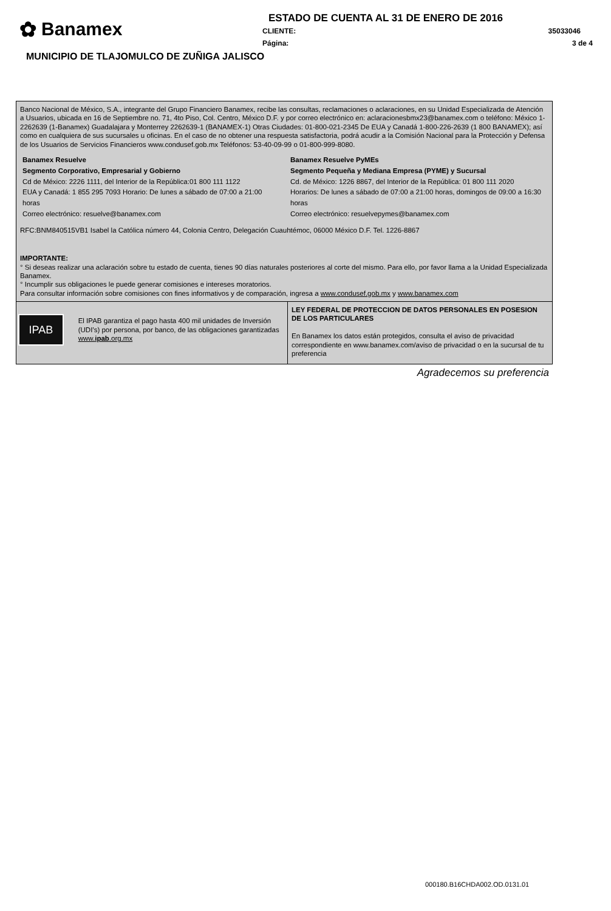✿ Banamex
ESTADO DE CUENTA AL 31 DE ENERO DE 2016
CLIENTE: 35033046
Página: 3 de 4
MUNICIPIO DE TLAJOMULCO DE ZUÑIGA JALISCO
Banco Nacional de México, S.A., integrante del Grupo Financiero Banamex, recibe las consultas, reclamaciones o aclaraciones, en su Unidad Especializada de Atención a Usuarios, ubicada en 16 de Septiembre no. 71, 4to Piso, Col. Centro, México D.F. y por correo electrónico en: aclaracionesbmx23@banamex.com o teléfono: México 1-2262639 (1-Banamex) Guadalajara y Monterrey 2262639-1 (BANAMEX-1) Otras Ciudades: 01-800-021-2345 De EUA y Canadá 1-800-226-2639 (1 800 BANAMEX); así como en cualquiera de sus sucursales u oficinas. En el caso de no obtener una respuesta satisfactoria, podrá acudir a la Comisión Nacional para la Protección y Defensa de los Usuarios de Servicios Financieros www.condusef.gob.mx Teléfonos: 53-40-09-99 o 01-800-999-8080.
Banamex Resuelve
Segmento Corporativo, Empresarial y Gobierno
Cd de México: 2226 1111, del Interior de la República:01 800 111 1122
EUA y Canadá: 1 855 295 7093 Horario: De lunes a sábado de 07:00 a 21:00 horas
Correo electrónico: resuelve@banamex.com
Banamex Resuelve PyMEs
Segmento Pequeña y Mediana Empresa (PYME) y Sucursal
Cd. de México: 1226 8867, del Interior de la República: 01 800 111 2020
Horarios: De lunes a sábado de 07:00 a 21:00 horas, domingos de 09:00 a 16:30 horas
Correo electrónico: resuelvepymes@banamex.com
RFC:BNM840515VB1 Isabel la Católica número 44, Colonia Centro, Delegación Cuauhtémoc, 06000 México D.F. Tel. 1226-8867
IMPORTANTE:
° Si deseas realizar una aclaración sobre tu estado de cuenta, tienes 90 días naturales posteriores al corte del mismo. Para ello, por favor llama a la Unidad Especializada Banamex.
° Incumplir sus obligaciones le puede generar comisiones e intereses moratorios.
Para consultar información sobre comisiones con fines informativos y de comparación, ingresa a www.condusef.gob.mx y www.banamex.com
IPAB
El IPAB garantiza el pago hasta 400 mil unidades de Inversión (UDI’s) por persona, por banco, de las obligaciones garantizadas
www.ipab.org.mx
LEY FEDERAL DE PROTECCION DE DATOS PERSONALES EN POSESION DE LOS PARTICULARES
En Banamex los datos están protegidos, consulta el aviso de privacidad correspondiente en www.banamex.com/aviso de privacidad o en la sucursal de tu preferencia
Agradecemos su preferencia
000180.B16CHDA002.OD.0131.01